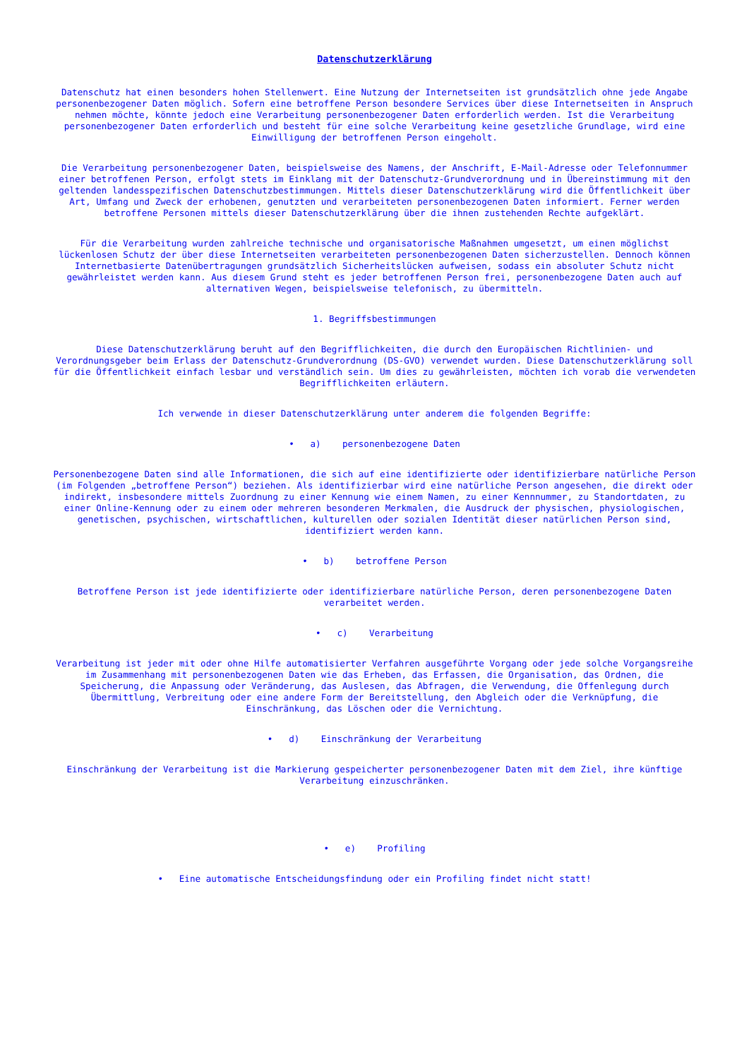Datenschutzerklärung
Datenschutz hat einen besonders hohen Stellenwert. Eine Nutzung der Internetseiten ist grundsätzlich ohne jede Angabe personenbezogener Daten möglich. Sofern eine betroffene Person besondere Services über diese Internetseiten in Anspruch nehmen möchte, könnte jedoch eine Verarbeitung personenbezogener Daten erforderlich werden. Ist die Verarbeitung personenbezogener Daten erforderlich und besteht für eine solche Verarbeitung keine gesetzliche Grundlage, wird eine Einwilligung der betroffenen Person eingeholt.
Die Verarbeitung personenbezogener Daten, beispielsweise des Namens, der Anschrift, E-Mail-Adresse oder Telefonnummer einer betroffenen Person, erfolgt stets im Einklang mit der Datenschutz-Grundverordnung und in Übereinstimmung mit den geltenden landesspezifischen Datenschutzbestimmungen. Mittels dieser Datenschutzerklärung wird die Öffentlichkeit über Art, Umfang und Zweck der erhobenen, genutzten und verarbeiteten personenbezogenen Daten informiert. Ferner werden betroffene Personen mittels dieser Datenschutzerklärung über die ihnen zustehenden Rechte aufgeklärt.
Für die Verarbeitung wurden zahlreiche technische und organisatorische Maßnahmen umgesetzt, um einen möglichst lückenlosen Schutz der über diese Internetseiten verarbeiteten personenbezogenen Daten sicherzustellen. Dennoch können Internetbasierte Datenübertragungen grundsätzlich Sicherheitslücken aufweisen, sodass ein absoluter Schutz nicht gewährleistet werden kann. Aus diesem Grund steht es jeder betroffenen Person frei, personenbezogene Daten auch auf alternativen Wegen, beispielsweise telefonisch, zu übermitteln.
1. Begriffsbestimmungen
Diese Datenschutzerklärung beruht auf den Begrifflichkeiten, die durch den Europäischen Richtlinien- und Verordnungsgeber beim Erlass der Datenschutz-Grundverordnung (DS-GVO) verwendet wurden. Diese Datenschutzerklärung soll für die Öffentlichkeit einfach lesbar und verständlich sein. Um dies zu gewährleisten, möchten ich vorab die verwendeten Begrifflichkeiten erläutern.
Ich verwende in dieser Datenschutzerklärung unter anderem die folgenden Begriffe:
• a) personenbezogene Daten
Personenbezogene Daten sind alle Informationen, die sich auf eine identifizierte oder identifizierbare natürliche Person (im Folgenden „betroffene Person“) beziehen. Als identifizierbar wird eine natürliche Person angesehen, die direkt oder indirekt, insbesondere mittels Zuordnung zu einer Kennung wie einem Namen, zu einer Kennnummer, zu Standortdaten, zu einer Online-Kennung oder zu einem oder mehreren besonderen Merkmalen, die Ausdruck der physischen, physiologischen, genetischen, psychischen, wirtschaftlichen, kulturellen oder sozialen Identität dieser natürlichen Person sind, identifiziert werden kann.
• b) betroffene Person
Betroffene Person ist jede identifizierte oder identifizierbare natürliche Person, deren personenbezogene Daten verarbeitet werden.
• c) Verarbeitung
Verarbeitung ist jeder mit oder ohne Hilfe automatisierter Verfahren ausgeführte Vorgang oder jede solche Vorgangsreihe im Zusammenhang mit personenbezogenen Daten wie das Erheben, das Erfassen, die Organisation, das Ordnen, die Speicherung, die Anpassung oder Veränderung, das Auslesen, das Abfragen, die Verwendung, die Offenlegung durch Übermittlung, Verbreitung oder eine andere Form der Bereitstellung, den Abgleich oder die Verknüpfung, die Einschränkung, das Löschen oder die Vernichtung.
• d) Einschränkung der Verarbeitung
Einschränkung der Verarbeitung ist die Markierung gespeicherter personenbezogener Daten mit dem Ziel, ihre künftige Verarbeitung einzuschränken.
• e) Profiling
• Eine automatische Entscheidungsfindung oder ein Profiling findet nicht statt!